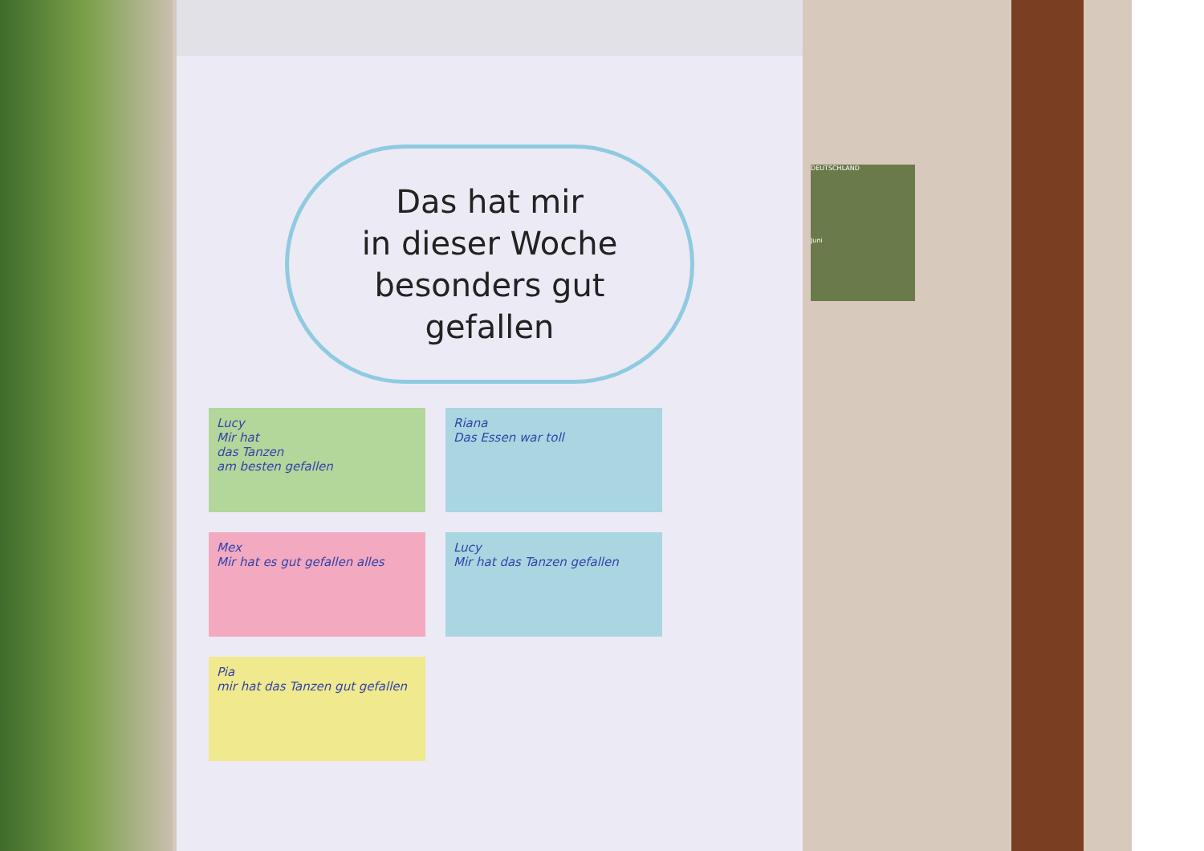Das hat mir
in dieser Woche
besonders gut
gefallen
Lucy
Mir hat
das Tanzen
am besten gefallen
Riana
Das Essen war toll
Mex
Mir hat es gut gefallen alles
Lucy
Mir hat das Tanzen gefallen
Pia
mir hat das Tanzen gut gefallen
DEUTSCHLAND
Juni